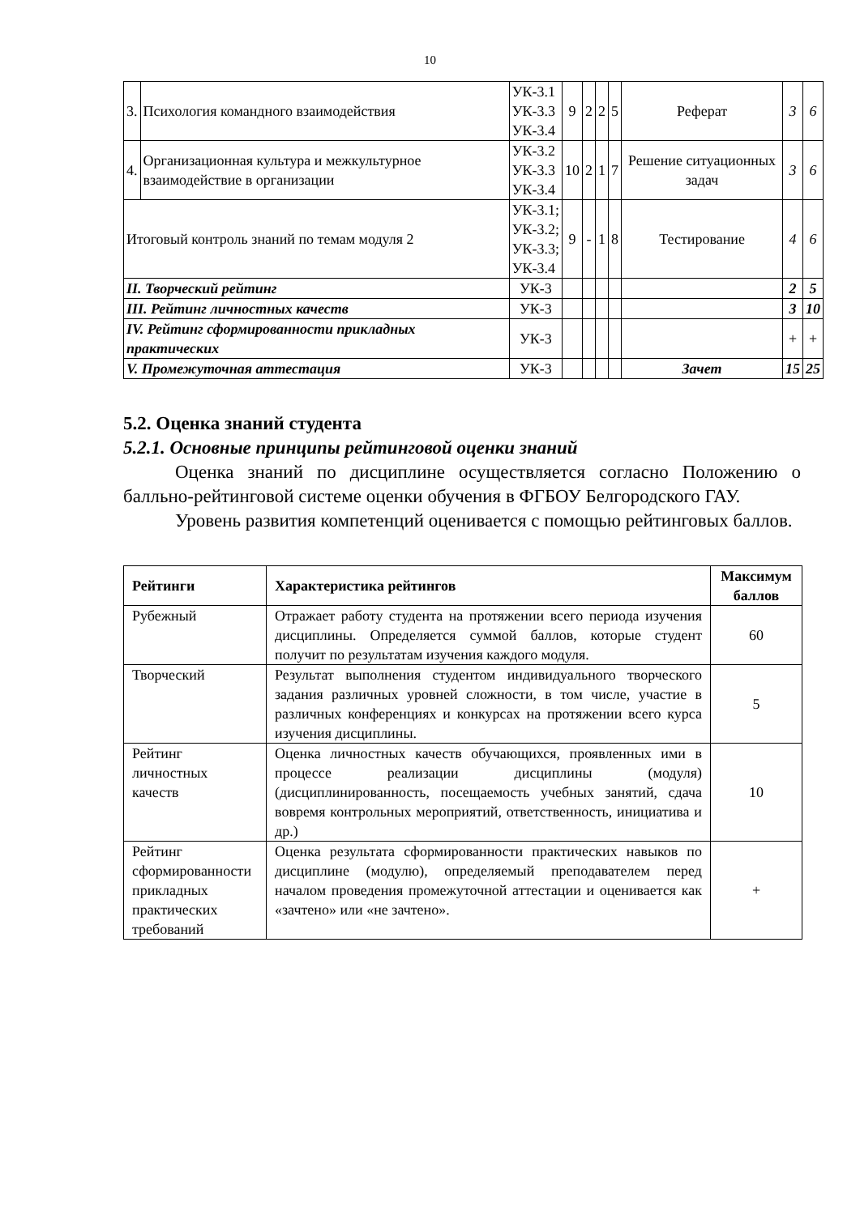10
| 3. | Психология командного взаимодействия | УК-3.1 УК-3.3 УК-3.4 | 9 | 2 | 2 | 5 | Реферат | 3 | 6 |
| 4. | Организационная культура и межкультурное взаимодействие в организации | УК-3.2 УК-3.3 УК-3.4 | 10 | 2 | 1 | 7 | Решение ситуационных задач | 3 | 6 |
| Итоговый контроль знаний по темам модуля 2 | | УК-3.1; УК-3.2; УК-3.3; УК-3.4 | 9 | - | 1 | 8 | Тестирование | 4 | 6 |
| II. Творческий рейтинг | | УК-3 | | | | | | 2 | 5 |
| III. Рейтинг личностных качеств | | УК-3 | | | | | | 3 | 10 |
| IV. Рейтинг сформированности прикладных практических | | УК-3 | | | | | | + | + |
| V. Промежуточная аттестация | | УК-3 | | | | | Зачет | 15 | 25 |
5.2. Оценка знаний студента
5.2.1. Основные принципы рейтинговой оценки знаний
Оценка знаний по дисциплине осуществляется согласно Положению о балльно-рейтинговой системе оценки обучения в ФГБОУ Белгородского ГАУ.
Уровень развития компетенций оценивается с помощью рейтинговых баллов.
| Рейтинги | Характеристика рейтингов | Максимум баллов |
| --- | --- | --- |
| Рубежный | Отражает работу студента на протяжении всего периода изучения дисциплины. Определяется суммой баллов, которые студент получит по результатам изучения каждого модуля. | 60 |
| Творческий | Результат выполнения студентом индивидуального творческого задания различных уровней сложности, в том числе, участие в различных конференциях и конкурсах на протяжении всего курса изучения дисциплины. | 5 |
| Рейтинг личностных качеств | Оценка личностных качеств обучающихся, проявленных ими в процессе реализации дисциплины (модуля) (дисциплинированность, посещаемость учебных занятий, сдача вовремя контрольных мероприятий, ответственность, инициатива и др.) | 10 |
| Рейтинг сформированности прикладных практических требований | Оценка результата сформированности практических навыков по дисциплине (модулю), определяемый преподавателем перед началом проведения промежуточной аттестации и оценивается как «зачтено» или «не зачтено». | + |